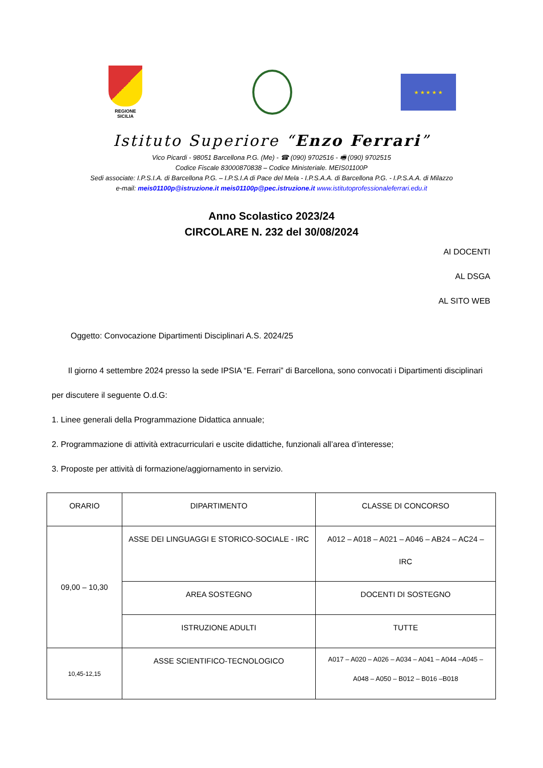REGIONE SICILIA
★ ★ ★ ★ ★
Istituto Superiore “Enzo Ferrari”
Vico Picardi - 98051 Barcellona P.G. (Me) - ☎ (090) 9702516 - 🖷 (090) 9702515
Codice Fiscale 83000870838 – Codice Ministeriale. MEIS01100P
Sedi associate: I.P.S.I.A. di Barcellona P.G. – I.P.S.I.A di Pace del Mela - I.P.S.A.A. di Barcellona P.G. - I.P.S.A.A. di Milazzo
e-mail: meis01100p@istruzione.it meis01100p@pec.istruzione.it www.istitutoprofessionaleferrari.edu.it
Anno Scolastico 2023/24
CIRCOLARE N. 232 del 30/08/2024
AI DOCENTI
AL DSGA
AL SITO WEB
Oggetto: Convocazione Dipartimenti Disciplinari A.S. 2024/25
Il giorno 4 settembre 2024 presso la sede IPSIA “E. Ferrari” di Barcellona, sono convocati i Dipartimenti disciplinari per discutere il seguente O.d.G:
1. Linee generali della Programmazione Didattica annuale;
2. Programmazione di attività extracurriculari e uscite didattiche, funzionali all’area d’interesse;
3. Proposte per attività di formazione/aggiornamento in servizio.
| ORARIO | DIPARTIMENTO | CLASSE DI CONCORSO |
| 09,00 – 10,30 | ASSE DEI LINGUAGGI E STORICO-SOCIALE - IRC | A012 – A018 – A021 – A046 – AB24 – AC24 – IRC |
| | AREA SOSTEGNO | DOCENTI DI SOSTEGNO |
| | ISTRUZIONE ADULTI | TUTTE |
| 10,45-12,15 | ASSE SCIENTIFICO-TECNOLOGICO | A017 – A020 – A026 – A034 – A041 – A044 –A045 – A048 – A050 – B012 – B016 –B018 |